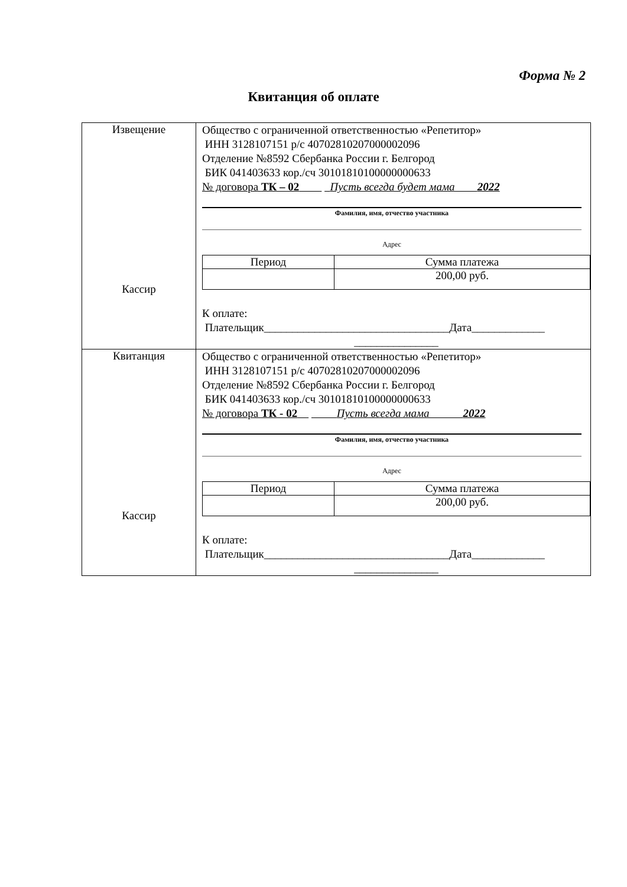Форма № 2
Квитанция об оплате
| Извещение Кассир | Общество с ограниченной ответственностью «Репетитор» ИНН 3128107151 р/с 40702810207000002096 Отделение №8592 Сбербанка России г. Белгород БИК 041403633 кор./сч 30101810100000000633 № договора ТК – 02 Пусть всегда будет мама 2022 Фамилия, имя, отчество участника Адрес / Период / Сумма платежа / / / 200,00 руб. / К оплате: Плательщик_________________________________Дата_____________ _______________ |
| Квитанция Кассир | Общество с ограниченной ответственностью «Репетитор» ИНН 3128107151 р/с 40702810207000002096 Отделение №8592 Сбербанка России г. Белгород БИК 041403633 кор./сч 30101810100000000633 № договора ТК - 02 Пусть всегда мама 2022 Фамилия, имя, отчество участника Адрес / Период / Сумма платежа / / / 200,00 руб. / К оплате: Плательщик_________________________________Дата_____________ _______________ |